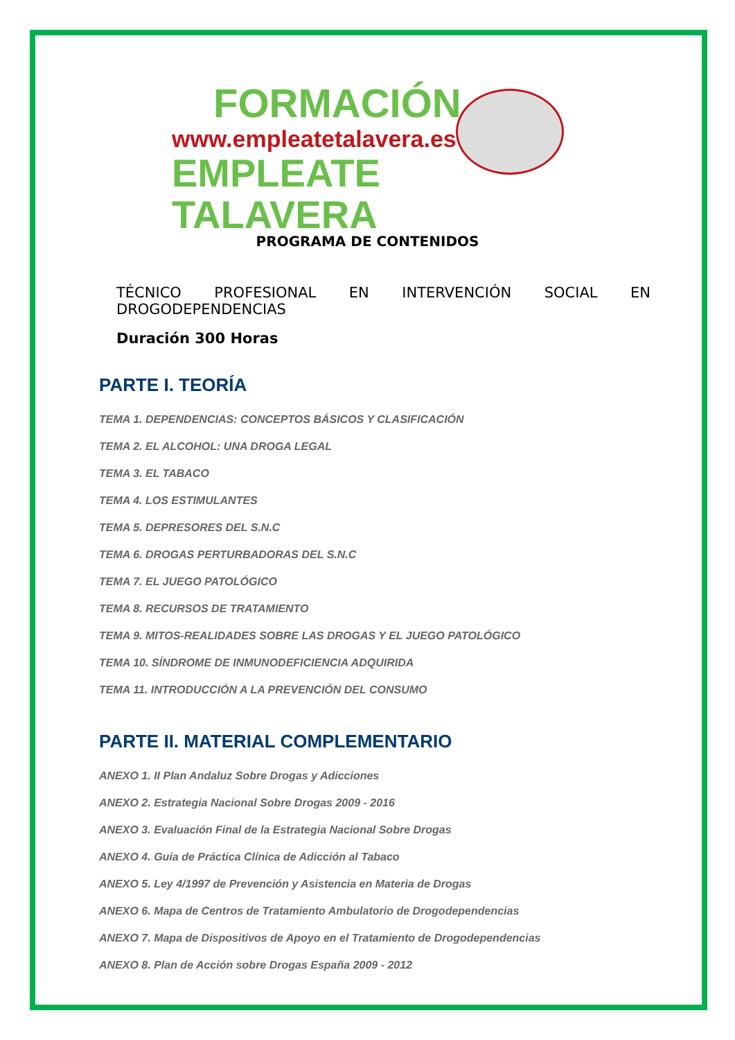FORMACIÓN
www.empleatetalavera.es
EMPLEATE TALAVERA
PROGRAMA DE CONTENIDOS
TÉCNICO PROFESIONAL EN INTERVENCIÓN SOCIAL EN
DROGODEPENDENCIAS
Duración 300 Horas
PARTE I. TEORÍA
TEMA 1. DEPENDENCIAS: CONCEPTOS BÁSICOS Y CLASIFICACIÓN
TEMA 2. EL ALCOHOL: UNA DROGA LEGAL
TEMA 3. EL TABACO
TEMA 4. LOS ESTIMULANTES
TEMA 5. DEPRESORES DEL S.N.C
TEMA 6. DROGAS PERTURBADORAS DEL S.N.C
TEMA 7. EL JUEGO PATOLÓGICO
TEMA 8. RECURSOS DE TRATAMIENTO
TEMA 9. MITOS-REALIDADES SOBRE LAS DROGAS Y EL JUEGO PATOLÓGICO
TEMA 10. SÍNDROME DE INMUNODEFICIENCIA ADQUIRIDA
TEMA 11. INTRODUCCIÓN A LA PREVENCIÓN DEL CONSUMO
PARTE II. MATERIAL COMPLEMENTARIO
ANEXO 1. II Plan Andaluz Sobre Drogas y Adicciones
ANEXO 2. Estrategia Nacional Sobre Drogas 2009 - 2016
ANEXO 3. Evaluación Final de la Estrategia Nacional Sobre Drogas
ANEXO 4. Guía de Práctica Clínica de Adicción al Tabaco
ANEXO 5. Ley 4/1997 de Prevención y Asistencia en Materia de Drogas
ANEXO 6. Mapa de Centros de Tratamiento Ambulatorio de Drogodependencias
ANEXO 7. Mapa de Dispositivos de Apoyo en el Tratamiento de Drogodependencias
ANEXO 8. Plan de Acción sobre Drogas España 2009 - 2012